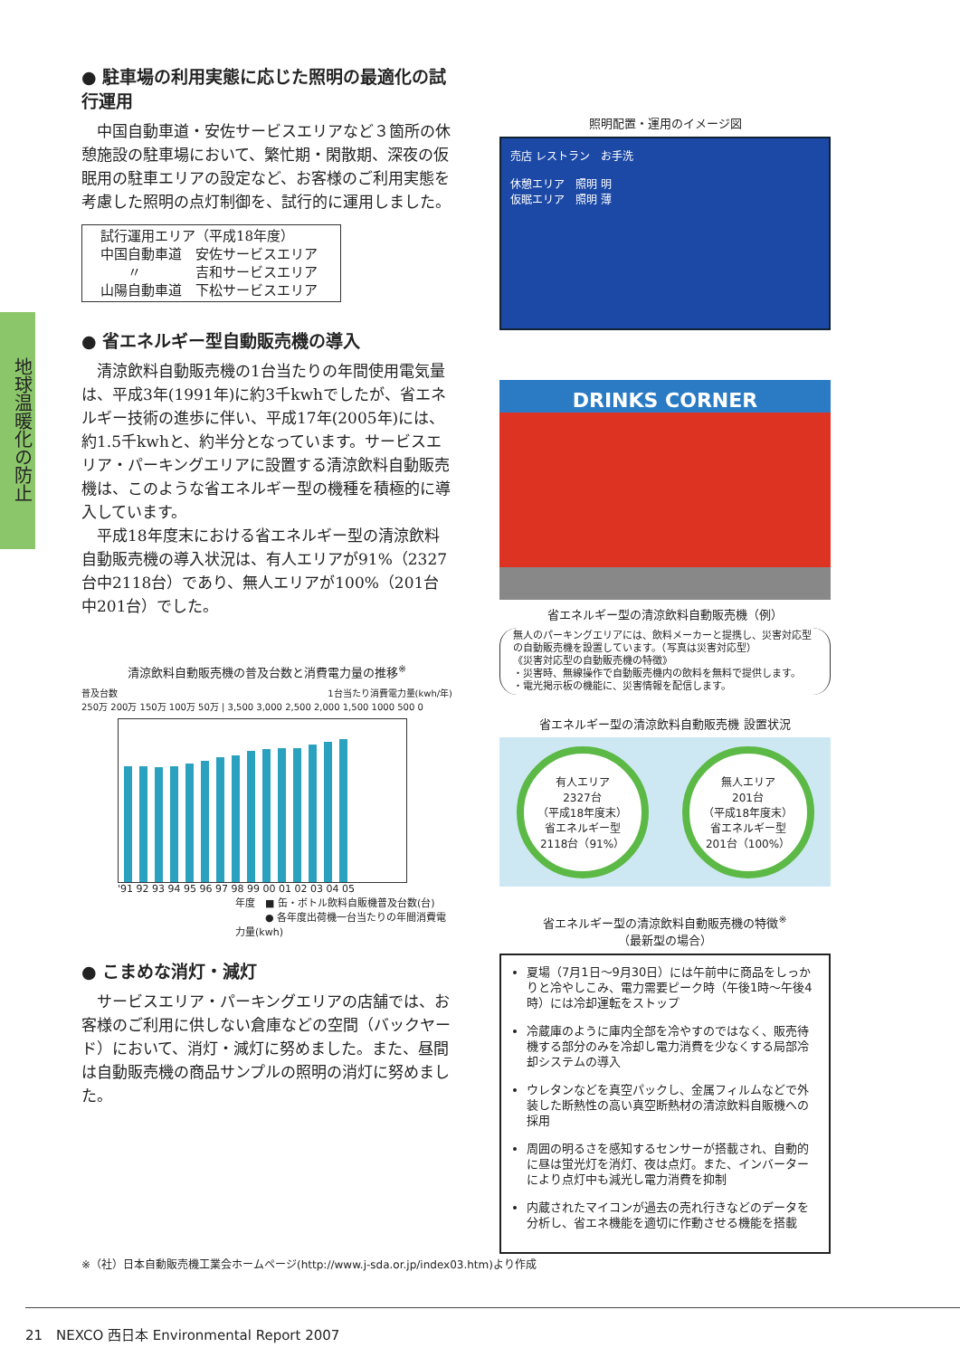地球温暖化の防止
● 駐車場の利用実態に応じた照明の最適化の試行運用
中国自動車道・安佐サービスエリアなど３箇所の休憩施設の駐車場において、繁忙期・閑散期、深夜の仮眠用の駐車エリアの設定など、お客様のご利用実態を考慮した照明の点灯制御を、試行的に運用しました。
試行運用エリア（平成18年度）
中国自動車道　安佐サービスエリア
　　〃　　　　吉和サービスエリア
山陽自動車道　下松サービスエリア
● 省エネルギー型自動販売機の導入
清涼飲料自動販売機の1台当たりの年間使用電気量は、平成3年(1991年)に約3千kwhでしたが、省エネルギー技術の進歩に伴い、平成17年(2005年)には、約1.5千kwhと、約半分となっています。サービスエリア・パーキングエリアに設置する清涼飲料自動販売機は、このような省エネルギー型の機種を積極的に導入しています。
平成18年度末における省エネルギー型の清涼飲料自動販売機の導入状況は、有人エリアが91%（2327台中2118台）であり、無人エリアが100%（201台中201台）でした。
清涼飲料自動販売機の普及台数と消費電力量の推移<sup>※</sup>
普及台数 1台当たり消費電力量(kwh/年)
250万 200万 150万 100万 50万 | 3,500 3,000 2,500 2,000 1,500 1000 500 0
'91 92 93 94 95 96 97 98 99 00 01 02 03 04 05
年度　■ 缶・ボトル飲料自販機普及台数(台)
　　　● 各年度出荷機一台当たりの年間消費電力量(kwh)
● こまめな消灯・減灯
サービスエリア・パーキングエリアの店舗では、お客様のご利用に供しない倉庫などの空間（バックヤード）において、消灯・減灯に努めました。また、昼間は自動販売機の商品サンプルの照明の消灯に努めました。
照明配置・運用のイメージ図
売店 レストラン　お手洗
休憩エリア　照明 明
仮眠エリア　照明 薄
DRINKS CORNER
省エネルギー型の清涼飲料自動販売機（例）
無人のパーキングエリアには、飲料メーカーと提携し、災害対応型の自動販売機を設置しています。（写真は災害対応型）
《災害対応型の自動販売機の特徴》
・災害時、無線操作で自動販売機内の飲料を無料で提供します。
・電光掲示板の機能に、災害情報を配信します。
省エネルギー型の清涼飲料自動販売機 設置状況
有人エリア
2327台
（平成18年度末）
省エネルギー型
2118台（91%）
無人エリア
201台
（平成18年度末）
省エネルギー型
201台（100%）
省エネルギー型の清涼飲料自動販売機の特徴<sup>※</sup>
（最新型の場合）
夏場（7月1日〜9月30日）には午前中に商品をしっかりと冷やしこみ、電力需要ピーク時（午後1時〜午後4時）には冷却運転をストップ
冷蔵庫のように庫内全部を冷やすのではなく、販売待機する部分のみを冷却し電力消費を少なくする局部冷却システムの導入
ウレタンなどを真空パックし、金属フィルムなどで外装した断熱性の高い真空断熱材の清涼飲料自販機への採用
周囲の明るさを感知するセンサーが搭載され、自動的に昼は蛍光灯を消灯、夜は点灯。また、インバーターにより点灯中も減光し電力消費を抑制
内蔵されたマイコンが過去の売れ行きなどのデータを分析し、省エネ機能を適切に作動させる機能を搭載
※（社）日本自動販売機工業会ホームページ(http://www.j-sda.or.jp/index03.htm)より作成
21　NEXCO 西日本 Environmental Report 2007